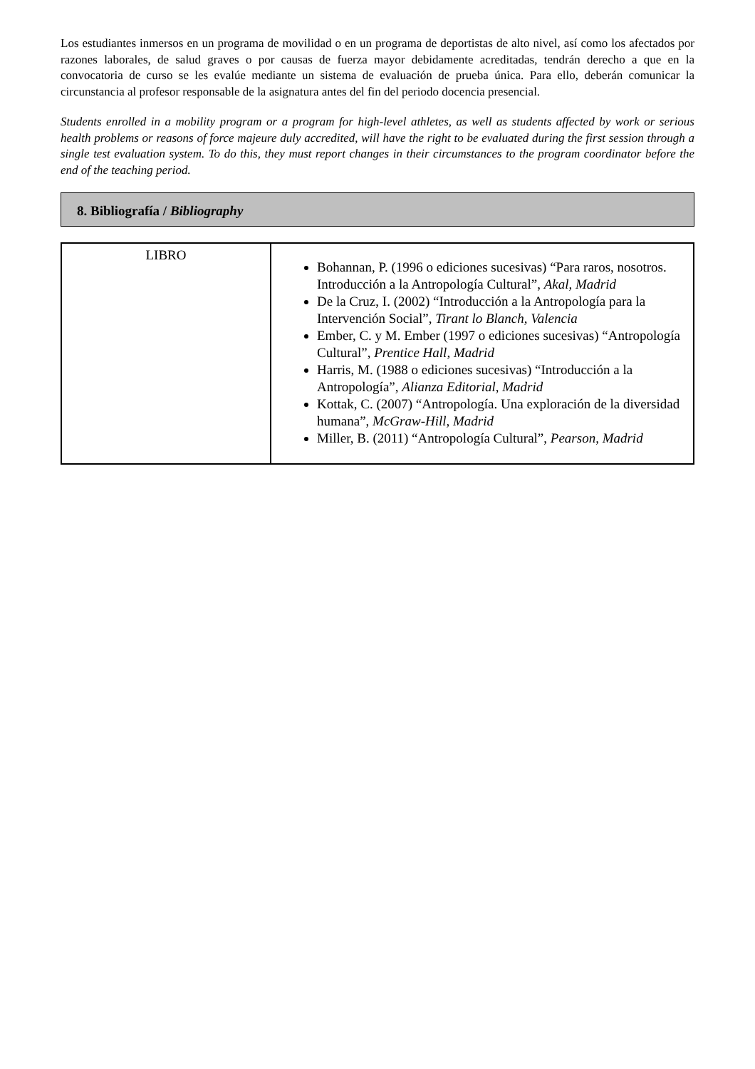Los estudiantes inmersos en un programa de movilidad o en un programa de deportistas de alto nivel, así como los afectados por razones laborales, de salud graves o por causas de fuerza mayor debidamente acreditadas, tendrán derecho a que en la convocatoria de curso se les evalúe mediante un sistema de evaluación de prueba única. Para ello, deberán comunicar la circunstancia al profesor responsable de la asignatura antes del fin del periodo docencia presencial.
Students enrolled in a mobility program or a program for high-level athletes, as well as students affected by work or serious health problems or reasons of force majeure duly accredited, will have the right to be evaluated during the first session through a single test evaluation system. To do this, they must report changes in their circumstances to the program coordinator before the end of the teaching period.
8. Bibliografía / Bibliography
| LIBRO | Bohannan, P. (1996 o ediciones sucesivas) “Para raros, nosotros. Introducción a la Antropología Cultural”, Akal, Madrid De la Cruz, I. (2002) “Introducción a la Antropología para la Intervención Social”, Tirant lo Blanch, Valencia Ember, C. y M. Ember (1997 o ediciones sucesivas) “Antropología Cultural”, Prentice Hall, Madrid Harris, M. (1988 o ediciones sucesivas) “Introducción a la Antropología”, Alianza Editorial, Madrid Kottak, C. (2007) “Antropología. Una exploración de la diversidad humana”, McGraw-Hill, Madrid Miller, B. (2011) “Antropología Cultural”, Pearson, Madrid |